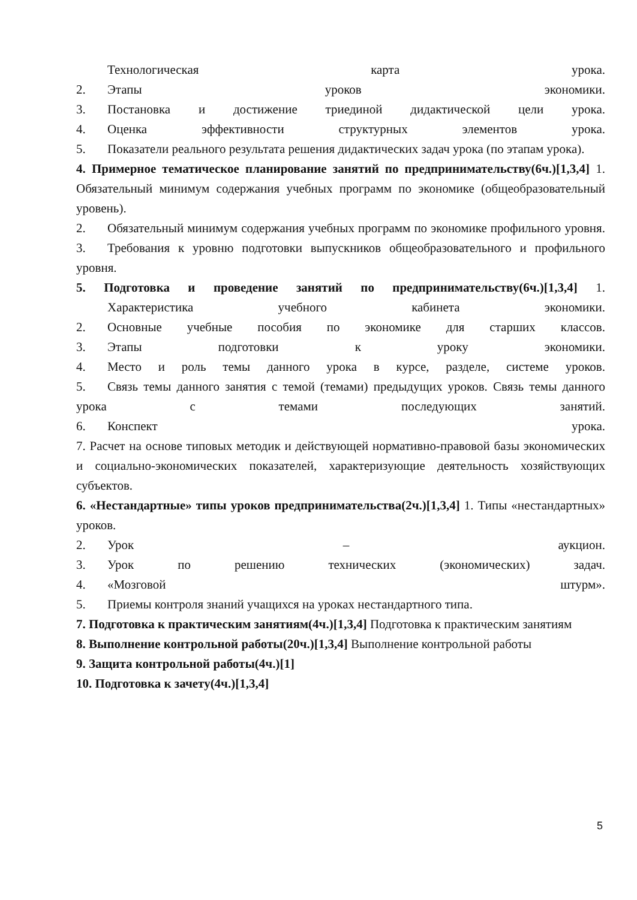Технологическая карта урока.
2. Этапы уроков экономики.
3. Постановка и достижение триединой дидактической цели урока.
4. Оценка эффективности структурных элементов урока.
5. Показатели реального результата решения дидактических задач урока (по этапам урока).
4. Примерное тематическое планирование занятий по предпринимательству(6ч.)[1,3,4] 1. Обязательный минимум содержания учебных программ по экономике (общеобразовательный уровень).
2. Обязательный минимум содержания учебных программ по экономике профильного уровня.
3. Требования к уровню подготовки выпускников общеобразовательного и профильного уровня.
5. Подготовка и проведение занятий по предпринимательству(6ч.)[1,3,4] 1.
Характеристика учебного кабинета экономики.
2. Основные учебные пособия по экономике для старших классов.
3. Этапы подготовки к уроку экономики.
4. Место и роль темы данного урока в курсе, разделе, системе уроков.
5. Связь темы данного занятия с темой (темами) предыдущих уроков. Связь темы данного урока с темами последующих занятий.
6. Конспект урока.
7. Расчет на основе типовых методик и действующей нормативно-правовой базы экономических и социально-экономических показателей, характеризующие деятельность хозяйствующих субъектов.
6. «Нестандартные» типы уроков предпринимательства(2ч.)[1,3,4] 1. Типы «нестандартных» уроков.
2. Урок – аукцион.
3. Урок по решению технических (экономических) задач.
4. «Мозговой штурм».
5. Приемы контроля знаний учащихся на уроках нестандартного типа.
7. Подготовка к практическим занятиям(4ч.)[1,3,4] Подготовка к практическим занятиям
8. Выполнение контрольной работы(20ч.)[1,3,4] Выполнение контрольной работы
9. Защита контрольной работы(4ч.)[1]
10. Подготовка к зачету(4ч.)[1,3,4]
5